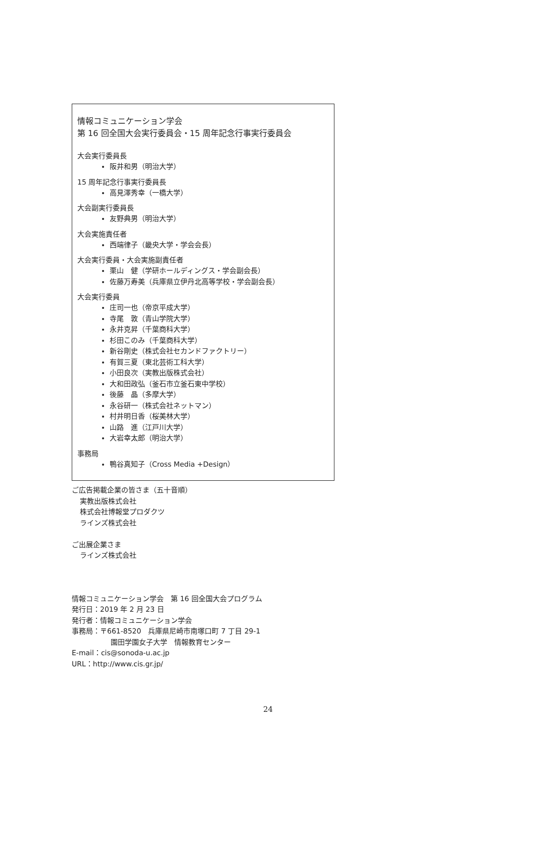情報コミュニケーション学会
第 16 回全国大会実行委員会・15 周年記念行事実行委員会
大会実行委員長
阪井和男（明治大学）
15 周年記念行事実行委員長
高見澤秀幸（一橋大学）
大会副実行委員長
友野典男（明治大学）
大会実施責任者
西端律子（畿央大学・学会会長）
大会実行委員・大会実施副責任者
栗山　健（学研ホールディングス・学会副会長）
佐藤万寿美（兵庫県立伊丹北高等学校・学会副会長）
大会実行委員
庄司一也（帝京平成大学）
寺尾　敦（青山学院大学）
永井克昇（千葉商科大学）
杉田このみ（千葉商科大学）
新谷剛史（株式会社セカンドファクトリー）
有賀三夏（東北芸術工科大学）
小田良次（実教出版株式会社）
大和田政弘（釜石市立釜石東中学校）
後藤　晶（多摩大学）
永谷研一（株式会社ネットマン）
村井明日香（桜美林大学）
山路　進（江戸川大学）
大岩幸太郎（明治大学）
事務局
鴨谷真知子（Cross Media +Design）
ご広告掲載企業の皆さま（五十音順）
実教出版株式会社
株式会社博報堂プロダクツ
ラインズ株式会社
ご出展企業さま
ラインズ株式会社
情報コミュニケーション学会　第 16 回全国大会プログラム
発行日：2019 年 2 月 23 日
発行者：情報コミュニケーション学会
事務局：〒661-8520　兵庫県尼崎市南塚口町 7 丁目 29-1
園田学園女子大学　情報教育センター
E-mail：cis@sonoda-u.ac.jp
URL：http://www.cis.gr.jp/
24